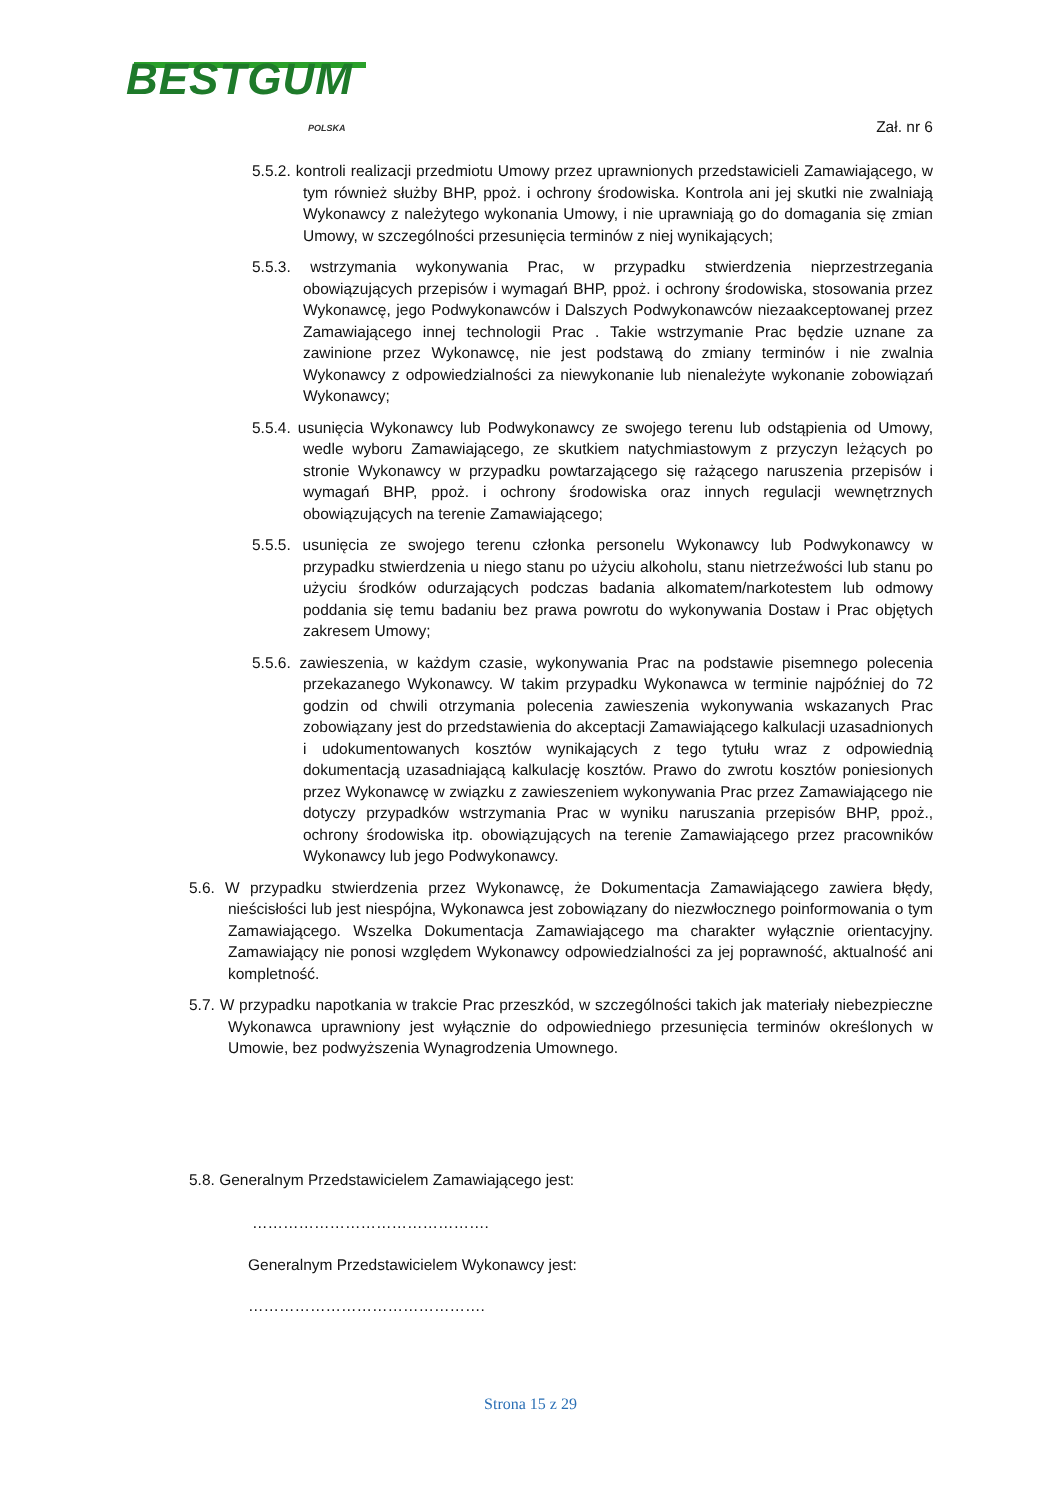BESTGUM
POLSKA
Zał. nr 6
5.5.2. kontroli realizacji przedmiotu Umowy przez uprawnionych przedstawicieli Zamawiającego, w tym również służby BHP, ppoż. i ochrony środowiska. Kontrola ani jej skutki nie zwalniają Wykonawcy z należytego wykonania Umowy, i nie uprawniają go do domagania się zmian Umowy, w szczególności przesunięcia terminów z niej wynikających;
5.5.3. wstrzymania wykonywania Prac, w przypadku stwierdzenia nieprzestrzegania obowiązujących przepisów i wymagań BHP, ppoż. i ochrony środowiska, stosowania przez Wykonawcę, jego Podwykonawców i Dalszych Podwykonawców niezaakceptowanej przez Zamawiającego innej technologii Prac . Takie wstrzymanie Prac będzie uznane za zawinione przez Wykonawcę, nie jest podstawą do zmiany terminów i nie zwalnia Wykonawcy z odpowiedzialności za niewykonanie lub nienależyte wykonanie zobowiązań Wykonawcy;
5.5.4. usunięcia Wykonawcy lub Podwykonawcy ze swojego terenu lub odstąpienia od Umowy, wedle wyboru Zamawiającego, ze skutkiem natychmiastowym z przyczyn leżących po stronie Wykonawcy w przypadku powtarzającego się rażącego naruszenia przepisów i wymagań BHP, ppoż. i ochrony środowiska oraz innych regulacji wewnętrznych obowiązujących na terenie Zamawiającego;
5.5.5. usunięcia ze swojego terenu członka personelu Wykonawcy lub Podwykonawcy w przypadku stwierdzenia u niego stanu po użyciu alkoholu, stanu nietrzeźwości lub stanu po użyciu środków odurzających podczas badania alkomatem/narkotestem lub odmowy poddania się temu badaniu bez prawa powrotu do wykonywania Dostaw i Prac objętych zakresem Umowy;
5.5.6. zawieszenia, w każdym czasie, wykonywania Prac na podstawie pisemnego polecenia przekazanego Wykonawcy. W takim przypadku Wykonawca w terminie najpóźniej do 72 godzin od chwili otrzymania polecenia zawieszenia wykonywania wskazanych Prac zobowiązany jest do przedstawienia do akceptacji Zamawiającego kalkulacji uzasadnionych i udokumentowanych kosztów wynikających z tego tytułu wraz z odpowiednią dokumentacją uzasadniającą kalkulację kosztów. Prawo do zwrotu kosztów poniesionych przez Wykonawcę w związku z zawieszeniem wykonywania Prac przez Zamawiającego nie dotyczy przypadków wstrzymania Prac w wyniku naruszania przepisów BHP, ppoż., ochrony środowiska itp. obowiązujących na terenie Zamawiającego przez pracowników Wykonawcy lub jego Podwykonawcy.
5.6. W przypadku stwierdzenia przez Wykonawcę, że Dokumentacja Zamawiającego zawiera błędy, nieścisłości lub jest niespójna, Wykonawca jest zobowiązany do niezwłocznego poinformowania o tym Zamawiającego. Wszelka Dokumentacja Zamawiającego ma charakter wyłącznie orientacyjny. Zamawiający nie ponosi względem Wykonawcy odpowiedzialności za jej poprawność, aktualność ani kompletność.
5.7. W przypadku napotkania w trakcie Prac przeszkód, w szczególności takich jak materiały niebezpieczne Wykonawca uprawniony jest wyłącznie do odpowiedniego przesunięcia terminów określonych w Umowie, bez podwyższenia Wynagrodzenia Umownego.
5.8. Generalnym Przedstawicielem Zamawiającego jest:
……………………………………….
Generalnym Przedstawicielem Wykonawcy jest:
……………………………………….
Strona 15 z 29